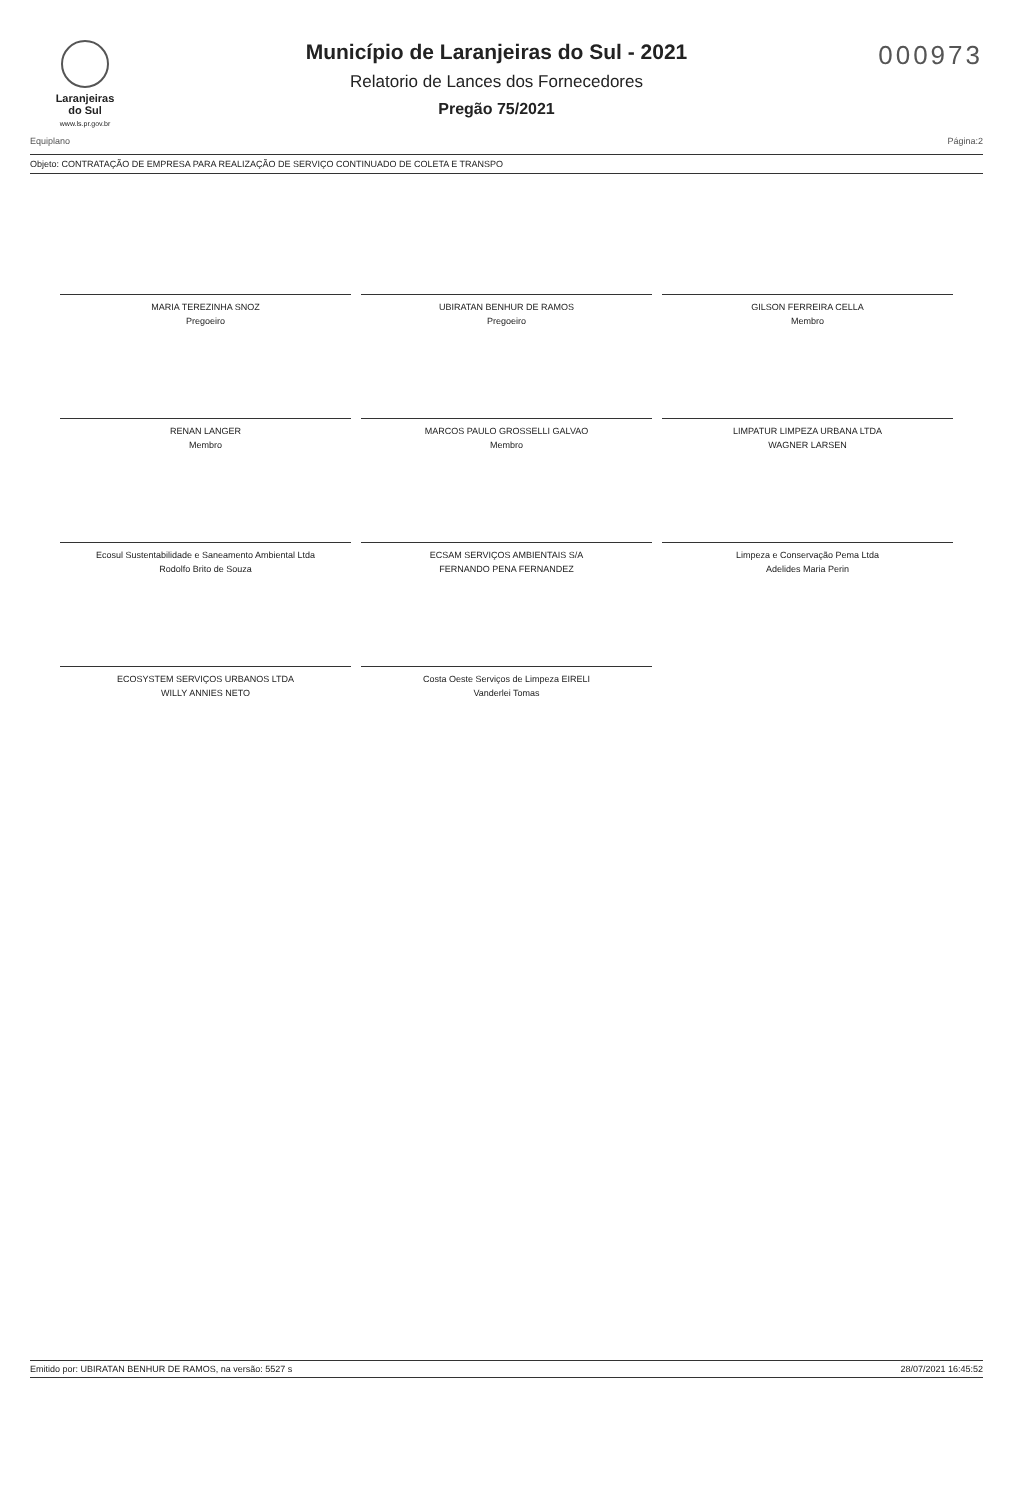Laranjeiras
do Sul
www.ls.pr.gov.br
Município de Laranjeiras do Sul - 2021
Relatorio de Lances dos Fornecedores
Pregão 75/2021
000973
Equiplano Página:2
Objeto: CONTRATAÇÃO DE EMPRESA PARA REALIZAÇÃO DE SERVIÇO CONTINUADO DE COLETA E TRANSPO
MARIA TEREZINHA SNOZ
Pregoeiro
UBIRATAN BENHUR DE RAMOS
Pregoeiro
GILSON FERREIRA CELLA
Membro
RENAN LANGER
Membro
MARCOS PAULO GROSSELLI GALVAO
Membro
LIMPATUR LIMPEZA URBANA LTDA
WAGNER LARSEN
Ecosul Sustentabilidade e Saneamento Ambiental Ltda
Rodolfo Brito de Souza
ECSAM SERVIÇOS AMBIENTAIS S/A
FERNANDO PENA FERNANDEZ
Limpeza e Conservação Pema Ltda
Adelides Maria Perin
ECOSYSTEM SERVIÇOS URBANOS LTDA
WILLY ANNIES NETO
Costa Oeste Serviços de Limpeza EIRELI
Vanderlei Tomas
Emitido por: UBIRATAN BENHUR DE RAMOS, na versão: 5527 s 28/07/2021 16:45:52